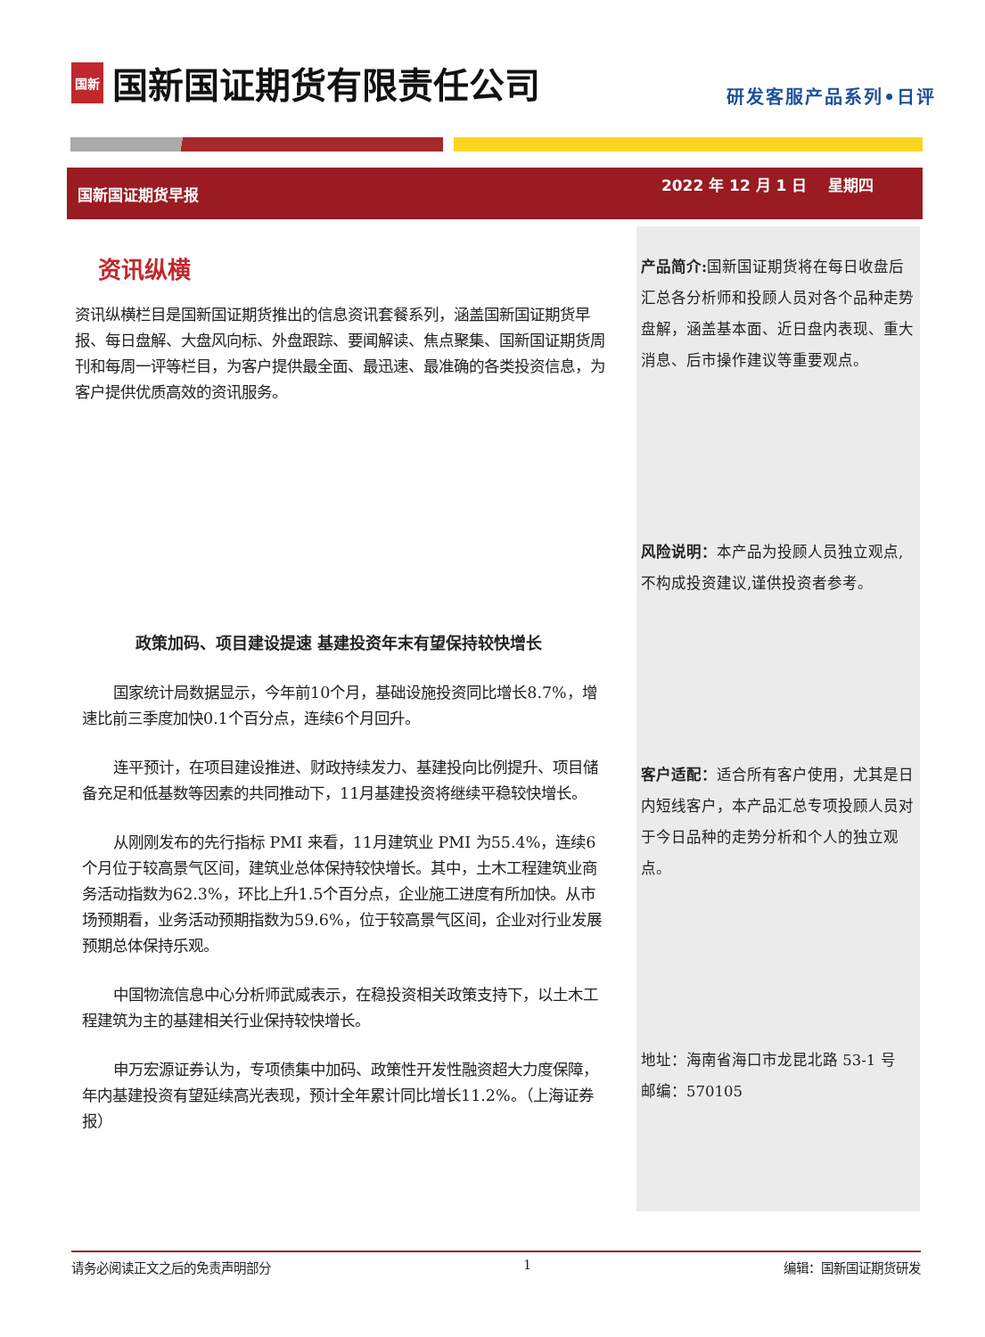国新
国新国证期货有限责任公司
研发客服产品系列•日评
国新国证期货早报
2022 年 12 月 1 日 星期四
资讯纵横
资讯纵横栏目是国新国证期货推出的信息资讯套餐系列，涵盖国新国证期货早报、每日盘解、大盘风向标、外盘跟踪、要闻解读、焦点聚集、国新国证期货周刊和每周一评等栏目，为客户提供最全面、最迅速、最准确的各类投资信息，为客户提供优质高效的资讯服务。
政策加码、项目建设提速 基建投资年末有望保持较快增长
国家统计局数据显示，今年前10个月，基础设施投资同比增长8.7%，增速比前三季度加快0.1个百分点，连续6个月回升。
连平预计，在项目建设推进、财政持续发力、基建投向比例提升、项目储备充足和低基数等因素的共同推动下，11月基建投资将继续平稳较快增长。
从刚刚发布的先行指标 PMI 来看，11月建筑业 PMI 为55.4%，连续6个月位于较高景气区间，建筑业总体保持较快增长。其中，土木工程建筑业商务活动指数为62.3%，环比上升1.5个百分点，企业施工进度有所加快。从市场预期看，业务活动预期指数为59.6%，位于较高景气区间，企业对行业发展预期总体保持乐观。
中国物流信息中心分析师武威表示，在稳投资相关政策支持下，以土木工程建筑为主的基建相关行业保持较快增长。
申万宏源证券认为，专项债集中加码、政策性开发性融资超大力度保障，年内基建投资有望延续高光表现，预计全年累计同比增长11.2%。（上海证券报）
产品简介: 国新国证期货将在每日收盘后汇总各分析师和投顾人员对各个品种走势盘解，涵盖基本面、近日盘内表现、重大消息、后市操作建议等重要观点。
风险说明：本产品为投顾人员独立观点,不构成投资建议,谨供投资者参考。
客户适配：适合所有客户使用，尤其是日内短线客户，本产品汇总专项投顾人员对于今日品种的走势分析和个人的独立观点。
地址：海南省海口市龙昆北路 53-1 号
邮编：570105
请务必阅读正文之后的免责声明部分 1 编辑：国新国证期货研发